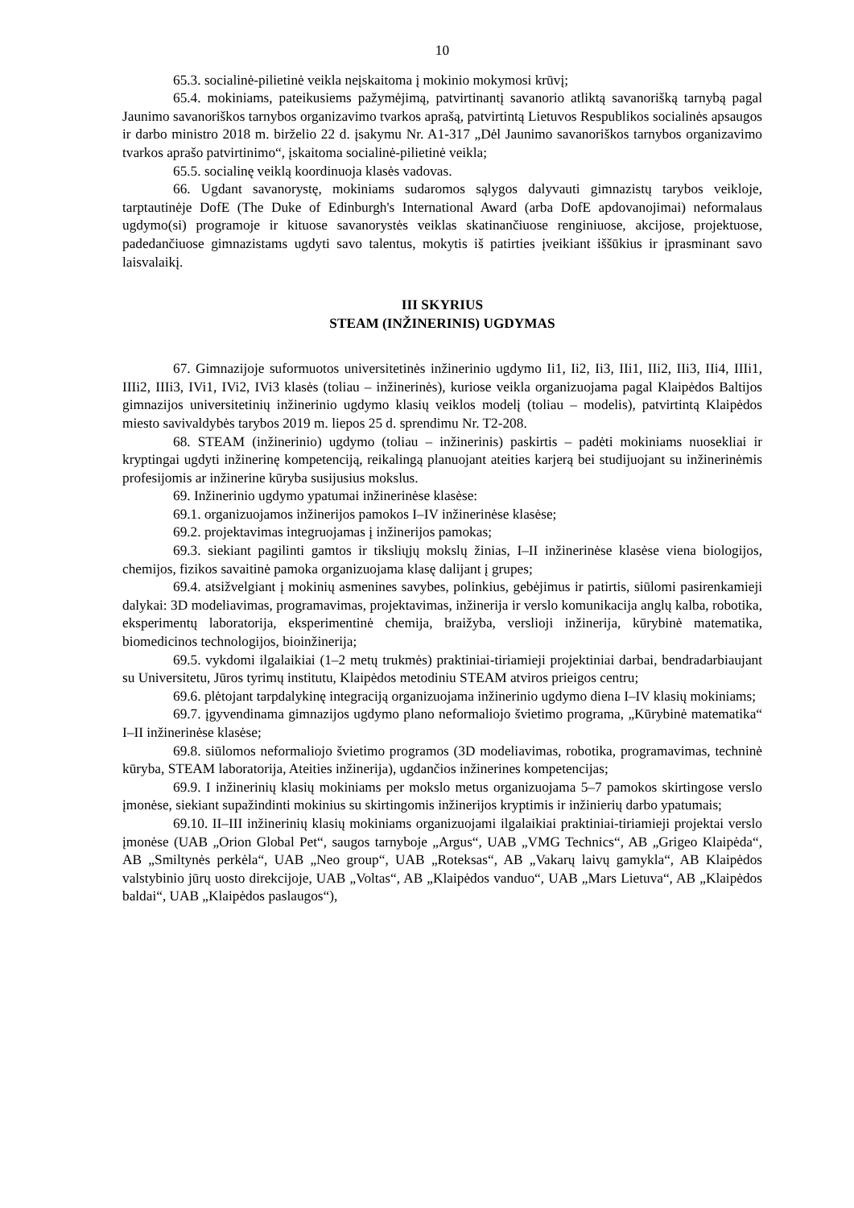10
65.3. socialinė-pilietinė veikla neįskaitoma į mokinio mokymosi krūvį;
65.4. mokiniams, pateikusiems pažymėjimą, patvirtinantį savanorio atliktą savanorišką tarnybą pagal Jaunimo savanoriškos tarnybos organizavimo tvarkos aprašą, patvirtintą Lietuvos Respublikos socialinės apsaugos ir darbo ministro 2018 m. birželio 22 d. įsakymu Nr. A1-317 „Dėl Jaunimo savanoriškos tarnybos organizavimo tvarkos aprašo patvirtinimo“, įskaitoma socialinė-pilietinė veikla;
65.5. socialinę veiklą koordinuoja klasės vadovas.
66. Ugdant savanorystę, mokiniams sudaromos sąlygos dalyvauti gimnazistų tarybos veikloje, tarptautinėje DofE (The Duke of Edinburgh's International Award (arba DofE apdovanojimai) neformalaus ugdymo(si) programoje ir kituose savanorystės veiklas skatinančiuose renginiuose, akcijose, projektuose, padedančiuose gimnazistams ugdyti savo talentus, mokytis iš patirties įveikiant iššūkius ir įprasminant savo laisvalaikį.
III SKYRIUS
STEAM (INŽINERINIS) UGDYMAS
67. Gimnazijoje suformuotos universitetinės inžinerinio ugdymo Ii1, Ii2, Ii3, IIi1, IIi2, IIi3, IIi4, IIIi1, IIIi2, IIIi3, IVi1, IVi2, IVi3 klasės (toliau – inžinerinės), kuriose veikla organizuojama pagal Klaipėdos Baltijos gimnazijos universitetinių inžinerinio ugdymo klasių veiklos modelį (toliau – modelis), patvirtintą Klaipėdos miesto savivaldybės tarybos 2019 m. liepos 25 d. sprendimu Nr. T2-208.
68. STEAM (inžinerinio) ugdymo (toliau – inžinerinis) paskirtis – padėti mokiniams nuosekliai ir kryptingai ugdyti inžinerinę kompetenciją, reikalingą planuojant ateities karjerą bei studijuojant su inžinerinėmis profesijomis ar inžinerine kūryba susijusius mokslus.
69. Inžinerinio ugdymo ypatumai inžinerinėse klasėse:
69.1. organizuojamos inžinerijos pamokos I–IV inžinerinėse klasėse;
69.2. projektavimas integruojamas į inžinerijos pamokas;
69.3. siekiant pagilinti gamtos ir tiksliųjų mokslų žinias, I–II inžinerinėse klasėse viena biologijos, chemijos, fizikos savaitinė pamoka organizuojama klasę dalijant į grupes;
69.4. atsižvelgiant į mokinių asmenines savybes, polinkius, gebėjimus ir patirtis, siūlomi pasirenkamieji dalykai: 3D modeliavimas, programavimas, projektavimas, inžinerija ir verslo komunikacija anglų kalba, robotika, eksperimentų laboratorija, eksperimentinė chemija, braižyba, verslioji inžinerija, kūrybinė matematika, biomedicinos technologijos, bioinžinerija;
69.5. vykdomi ilgalaikiai (1–2 metų trukmės) praktiniai-tiriamieji projektiniai darbai, bendradarbiaujant su Universitetu, Jūros tyrimų institutu, Klaipėdos metodiniu STEAM atviros prieigos centru;
69.6. plėtojant tarpdalykinę integraciją organizuojama inžinerinio ugdymo diena I–IV klasių mokiniams;
69.7. įgyvendinama gimnazijos ugdymo plano neformaliojo švietimo programa, „Kūrybinė matematika“ I–II inžinerinėse klasėse;
69.8. siūlomos neformaliojo švietimo programos (3D modeliavimas, robotika, programavimas, techninė kūryba, STEAM laboratorija, Ateities inžinerija), ugdančios inžinerines kompetencijas;
69.9. I inžinerinių klasių mokiniams per mokslo metus organizuojama 5–7 pamokos skirtingose verslo įmonėse, siekiant supažindinti mokinius su skirtingomis inžinerijos kryptimis ir inžinierių darbo ypatumais;
69.10. II–III inžinerinių klasių mokiniams organizuojami ilgalaikiai praktiniai-tiriamieji projektai verslo įmonėse (UAB „Orion Global Pet“, saugos tarnyboje „Argus“, UAB „VMG Technics“, AB „Grigeo Klaipėda“, AB „Smiltynės perkėla“, UAB „Neo group“, UAB „Roteksas“, AB „Vakarų laivų gamykla“, AB Klaipėdos valstybinio jūrų uosto direkcijoje, UAB „Voltas“, AB „Klaipėdos vanduo“, UAB „Mars Lietuva“, AB „Klaipėdos baldai“, UAB „Klaipėdos paslaugos“),